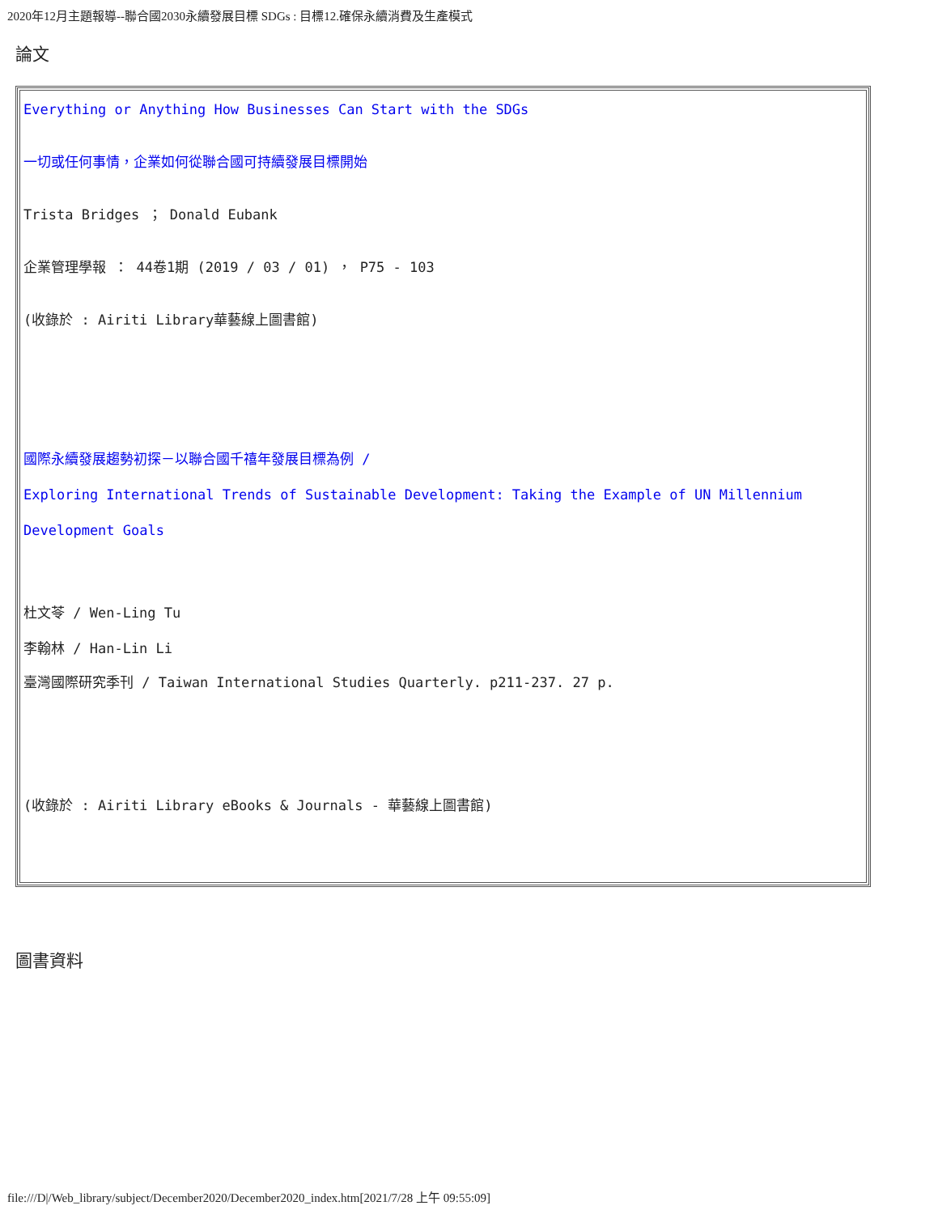2020年12月主題報導--聯合國2030永續發展目標 SDGs : 目標12.確保永續消費及生產模式
論文
| Everything or Anything How Businesses Can Start with the SDGs 一切或任何事情，企業如何從聯合國可持續發展目標開始 Trista Bridges ； Donald Eubank 企業管理學報 ： 44卷1期 (2019 / 03 / 01) ， P75 - 103 (收錄於 : Airiti Library華藝線上圖書館) 國際永續發展趨勢初探－以聯合國千禧年發展目標為例 / Exploring International Trends of Sustainable Development: Taking the Example of UN Millennium Development Goals 杜文苓 / Wen-Ling Tu 李翰林 / Han-Lin Li 臺灣國際研究季刊 / Taiwan International Studies Quarterly. p211-237. 27 p. (收錄於 : Airiti Library eBooks & Journals - 華藝線上圖書館) |
圖書資料
file:///D|/Web_library/subject/December2020/December2020_index.htm[2021/7/28 上午 09:55:09]